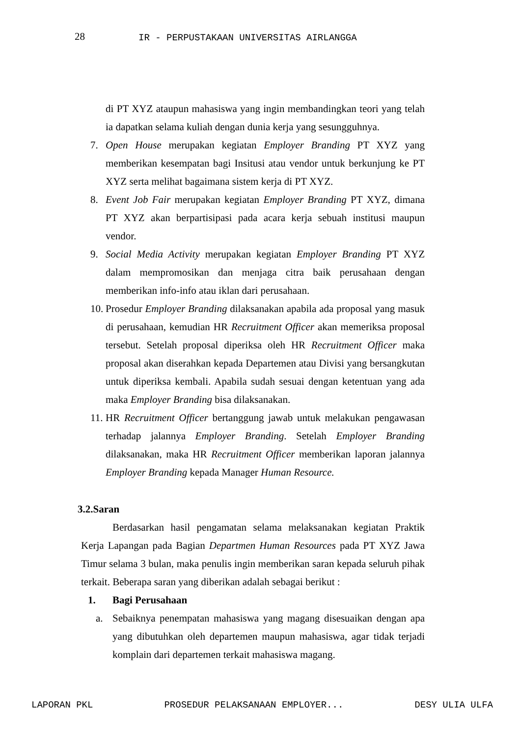28 IR - PERPUSTAKAAN UNIVERSITAS AIRLANGGA
di PT XYZ ataupun mahasiswa yang ingin membandingkan teori yang telah ia dapatkan selama kuliah dengan dunia kerja yang sesungguhnya.
7. Open House merupakan kegiatan Employer Branding PT XYZ yang memberikan kesempatan bagi Insitusi atau vendor untuk berkunjung ke PT XYZ serta melihat bagaimana sistem kerja di PT XYZ.
8. Event Job Fair merupakan kegiatan Employer Branding PT XYZ, dimana PT XYZ akan berpartisipasi pada acara kerja sebuah institusi maupun vendor.
9. Social Media Activity merupakan kegiatan Employer Branding PT XYZ dalam mempromosikan dan menjaga citra baik perusahaan dengan memberikan info-info atau iklan dari perusahaan.
10. Prosedur Employer Branding dilaksanakan apabila ada proposal yang masuk di perusahaan, kemudian HR Recruitment Officer akan memeriksa proposal tersebut. Setelah proposal diperiksa oleh HR Recruitment Officer maka proposal akan diserahkan kepada Departemen atau Divisi yang bersangkutan untuk diperiksa kembali. Apabila sudah sesuai dengan ketentuan yang ada maka Employer Branding bisa dilaksanakan.
11. HR Recruitment Officer bertanggung jawab untuk melakukan pengawasan terhadap jalannya Employer Branding. Setelah Employer Branding dilaksanakan, maka HR Recruitment Officer memberikan laporan jalannya Employer Branding kepada Manager Human Resource.
3.2.Saran
Berdasarkan hasil pengamatan selama melaksanakan kegiatan Praktik Kerja Lapangan pada Bagian Departmen Human Resources pada PT XYZ Jawa Timur selama 3 bulan, maka penulis ingin memberikan saran kepada seluruh pihak terkait. Beberapa saran yang diberikan adalah sebagai berikut :
1. Bagi Perusahaan
a. Sebaiknya penempatan mahasiswa yang magang disesuaikan dengan apa yang dibutuhkan oleh departemen maupun mahasiswa, agar tidak terjadi komplain dari departemen terkait mahasiswa magang.
LAPORAN PKL PROSEDUR PELAKSANAAN EMPLOYER... DESY ULIA ULFA